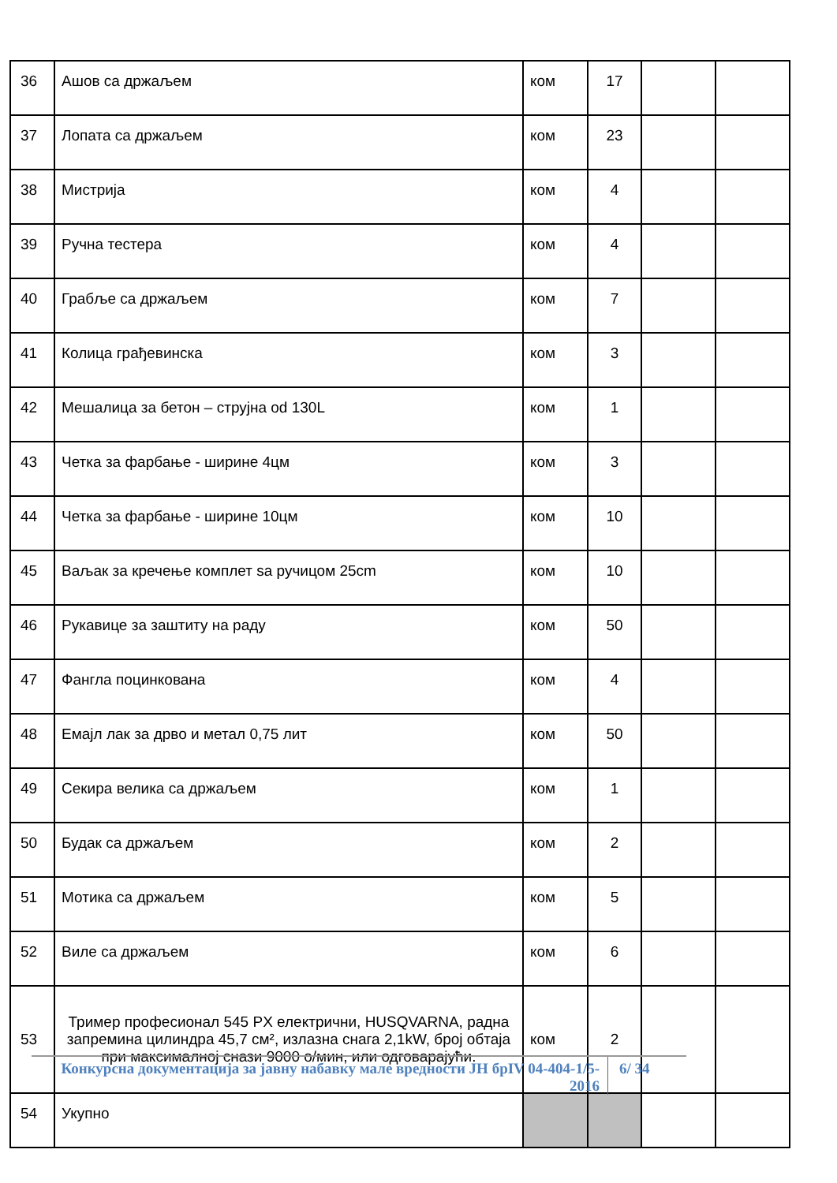| 36 | Ашов са држаљем | ком | 17 | | |
| 37 | Лопата са држаљем | ком | 23 | | |
| 38 | Мистрија | ком | 4 | | |
| 39 | Ручна тестера | ком | 4 | | |
| 40 | Грабље са држаљем | ком | 7 | | |
| 41 | Колица грађевинска | ком | 3 | | |
| 42 | Мешалица за бетон – струјна od 130L | ком | 1 | | |
| 43 | Четка за фарбање - ширине 4цм | ком | 3 | | |
| 44 | Четка за фарбање - ширине 10цм | ком | 10 | | |
| 45 | Ваљак за кречење комплет sа ручицом 25cm | ком | 10 | | |
| 46 | Рукавице за заштиту на раду | ком | 50 | | |
| 47 | Фангла поцинкована | ком | 4 | | |
| 48 | Емајл лак за дрво и метал 0,75 лит | ком | 50 | | |
| 49 | Секира велика са држаљем | ком | 1 | | |
| 50 | Будак са држаљем | ком | 2 | | |
| 51 | Мотика са држаљем | ком | 5 | | |
| 52 | Виле са држаљем | ком | 6 | | |
| 53 | Тример професионал 545 PX електрични, HUSQVARNA, радна запремина цилиндра 45,7 cм², излазна снага 2,1kW, број обтаја при максималној снази 9000 о/мин, или одговарајући. | ком | 2 | | |
| 54 | Укупно | | | | |
Конкурсна документација за јавну набавку мале вредности ЈН брIV 04-404-1/5-2016
6/ 34